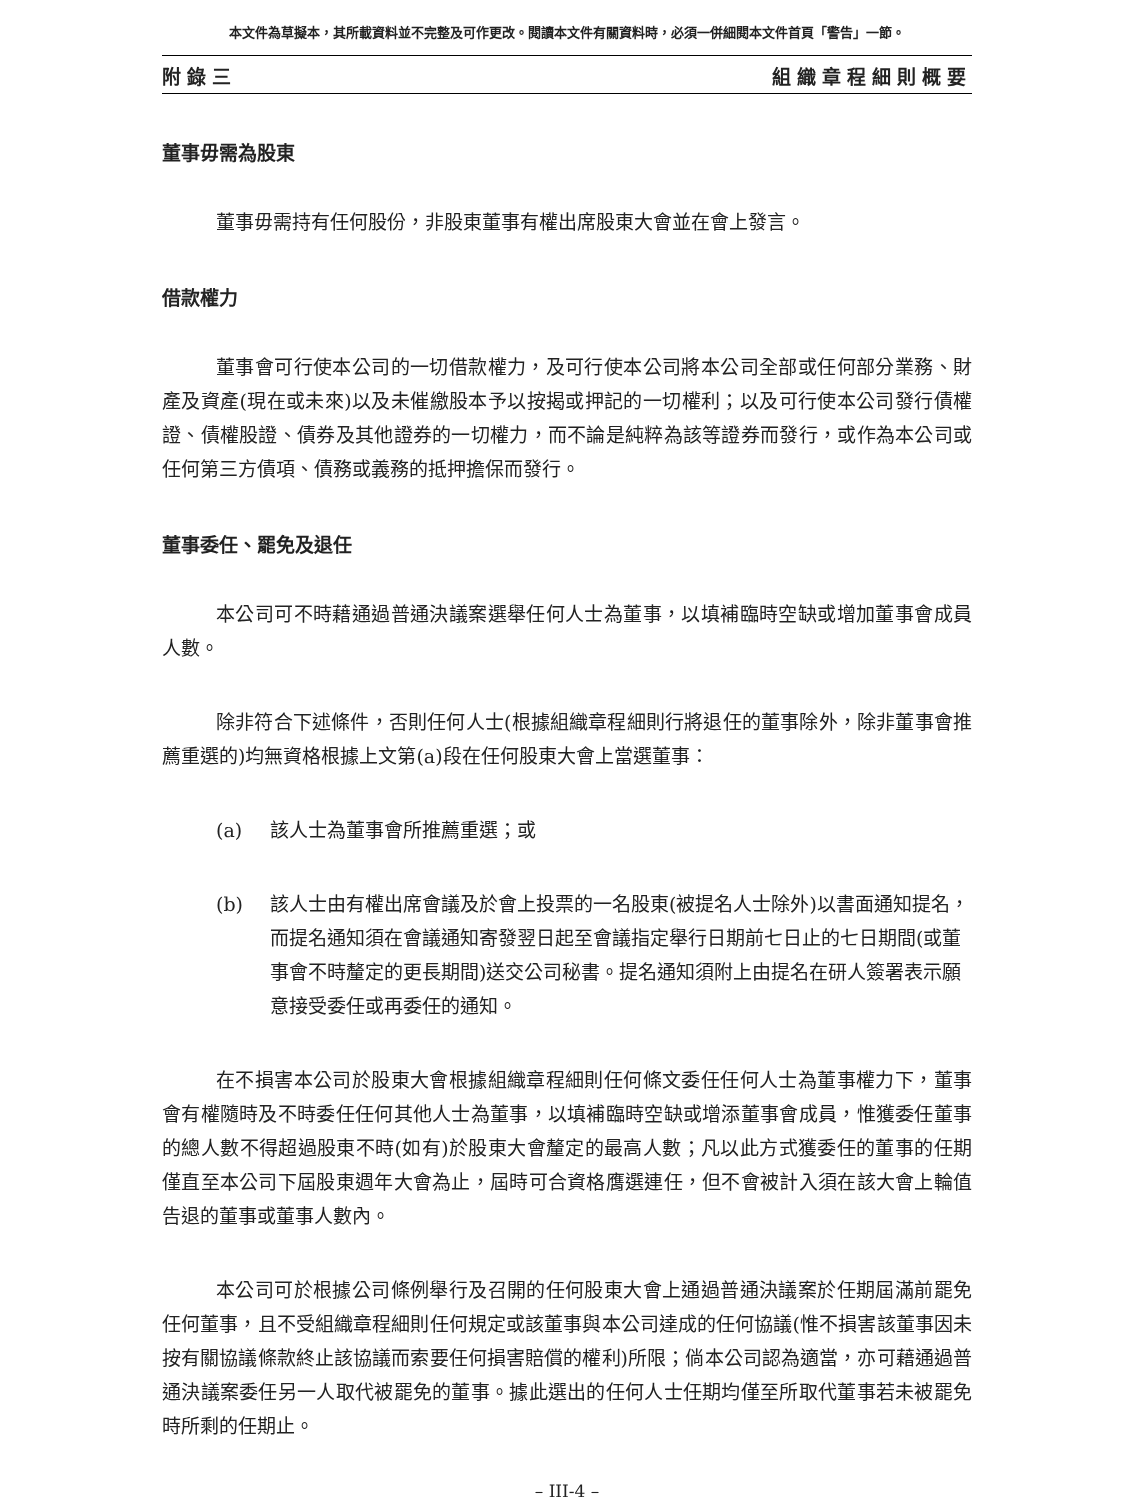本文件為草擬本，其所載資料並不完整及可作更改。閱讀本文件有關資料時，必須一併細閱本文件首頁「警告」一節。
附錄三 組織章程細則概要
董事毋需為股東
董事毋需持有任何股份，非股東董事有權出席股東大會並在會上發言。
借款權力
董事會可行使本公司的一切借款權力，及可行使本公司將本公司全部或任何部分業務、財產及資產(現在或未來)以及未催繳股本予以按揭或押記的一切權利；以及可行使本公司發行債權證、債權股證、債券及其他證券的一切權力，而不論是純粹為該等證券而發行，或作為本公司或任何第三方債項、債務或義務的抵押擔保而發行。
董事委任、罷免及退任
本公司可不時藉通過普通決議案選舉任何人士為董事，以填補臨時空缺或增加董事會成員人數。
除非符合下述條件，否則任何人士(根據組織章程細則行將退任的董事除外，除非董事會推薦重選的)均無資格根據上文第(a)段在任何股東大會上當選董事：
(a) 該人士為董事會所推薦重選；或
(b) 該人士由有權出席會議及於會上投票的一名股東(被提名人士除外)以書面通知提名，而提名通知須在會議通知寄發翌日起至會議指定舉行日期前七日止的七日期間(或董事會不時釐定的更長期間)送交公司秘書。提名通知須附上由提名在研人簽署表示願意接受委任或再委任的通知。
在不損害本公司於股東大會根據組織章程細則任何條文委任任何人士為董事權力下，董事會有權隨時及不時委任任何其他人士為董事，以填補臨時空缺或增添董事會成員，惟獲委任董事的總人數不得超過股東不時(如有)於股東大會釐定的最高人數；凡以此方式獲委任的董事的任期僅直至本公司下屆股東週年大會為止，屆時可合資格膺選連任，但不會被計入須在該大會上輪值告退的董事或董事人數內。
本公司可於根據公司條例舉行及召開的任何股東大會上通過普通決議案於任期屆滿前罷免任何董事，且不受組織章程細則任何規定或該董事與本公司達成的任何協議(惟不損害該董事因未按有關協議條款終止該協議而索要任何損害賠償的權利)所限；倘本公司認為適當，亦可藉通過普通決議案委任另一人取代被罷免的董事。據此選出的任何人士任期均僅至所取代董事若未被罷免時所剩的任期止。
– III-4 –